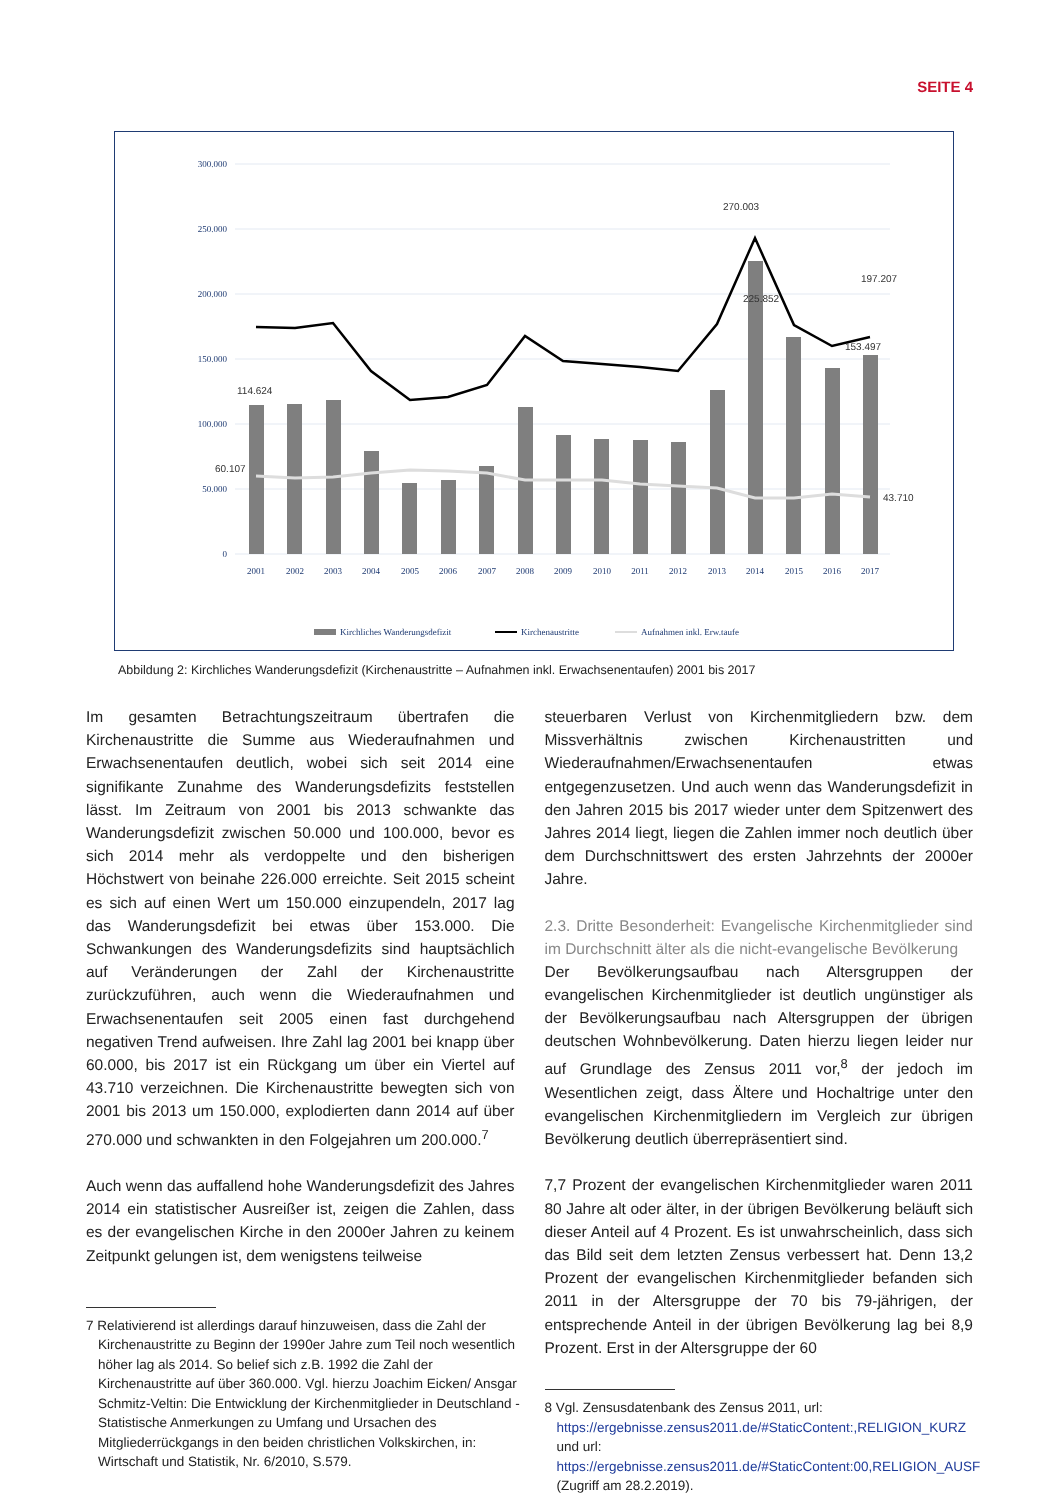SEITE 4
300.000
250.000
200.000
150.000
100.000
50.000
0
114.624
60.107
270.003
225.852
197.207
153.497
43.710
2001
2002
2003
2004
2005
2006
2007
2008
2009
2010
2011
2012
2013
2014
2015
2016
2017
Kirchliches Wanderungsdefizit
Kirchenaustritte
Aufnahmen inkl. Erw.taufe
Abbildung 2: Kirchliches Wanderungsdefizit (Kirchenaustritte – Aufnahmen inkl. Erwachsenentaufen) 2001 bis 2017
Im gesamten Betrachtungszeitraum übertrafen die Kirchenaustritte die Summe aus Wiederaufnahmen und Erwachsenentaufen deutlich, wobei sich seit 2014 eine signifikante Zunahme des Wanderungsdefizits feststellen lässt. Im Zeitraum von 2001 bis 2013 schwankte das Wanderungsdefizit zwischen 50.000 und 100.000, bevor es sich 2014 mehr als verdoppelte und den bisherigen Höchstwert von beinahe 226.000 erreichte. Seit 2015 scheint es sich auf einen Wert um 150.000 einzupendeln, 2017 lag das Wanderungsdefizit bei etwas über 153.000. Die Schwankungen des Wanderungsdefizits sind hauptsächlich auf Veränderungen der Zahl der Kirchenaustritte zurückzuführen, auch wenn die Wiederaufnahmen und Erwachsenentaufen seit 2005 einen fast durchgehend negativen Trend aufweisen. Ihre Zahl lag 2001 bei knapp über 60.000, bis 2017 ist ein Rückgang um über ein Viertel auf 43.710 verzeichnen. Die Kirchenaustritte bewegten sich von 2001 bis 2013 um 150.000, explodierten dann 2014 auf über 270.000 und schwankten in den Folgejahren um 200.000.<sup>7</sup>
Auch wenn das auffallend hohe Wanderungsdefizit des Jahres 2014 ein statistischer Ausreißer ist, zeigen die Zahlen, dass es der evangelischen Kirche in den 2000er Jahren zu keinem Zeitpunkt gelungen ist, dem wenigstens teilweise
7 Relativierend ist allerdings darauf hinzuweisen, dass die Zahl der Kirchenaustritte zu Beginn der 1990er Jahre zum Teil noch wesentlich höher lag als 2014. So belief sich z.B. 1992 die Zahl der Kirchenaustritte auf über 360.000. Vgl. hierzu Joachim Eicken/ Ansgar Schmitz-Veltin: Die Entwicklung der Kirchenmitglieder in Deutschland - Statistische Anmerkungen zu Umfang und Ursachen des Mitgliederrückgangs in den beiden christlichen Volkskirchen, in: Wirtschaft und Statistik, Nr. 6/2010, S.579.
steuerbaren Verlust von Kirchenmitgliedern bzw. dem Missverhältnis zwischen Kirchenaustritten und Wiederaufnahmen/Erwachsenentaufen etwas entgegenzusetzen. Und auch wenn das Wanderungsdefizit in den Jahren 2015 bis 2017 wieder unter dem Spitzenwert des Jahres 2014 liegt, liegen die Zahlen immer noch deutlich über dem Durchschnittswert des ersten Jahrzehnts der 2000er Jahre.
2.3. Dritte Besonderheit: Evangelische Kirchenmitglieder sind im Durchschnitt älter als die nicht-evangelische Bevölkerung
Der Bevölkerungsaufbau nach Altersgruppen der evangelischen Kirchenmitglieder ist deutlich ungünstiger als der Bevölkerungsaufbau nach Altersgruppen der übrigen deutschen Wohnbevölkerung. Daten hierzu liegen leider nur auf Grundlage des Zensus 2011 vor,<sup>8</sup> der jedoch im Wesentlichen zeigt, dass Ältere und Hochaltrige unter den evangelischen Kirchenmitgliedern im Vergleich zur übrigen Bevölkerung deutlich überrepräsentiert sind.
7,7 Prozent der evangelischen Kirchenmitglieder waren 2011 80 Jahre alt oder älter, in der übrigen Bevölkerung beläuft sich dieser Anteil auf 4 Prozent. Es ist unwahrscheinlich, dass sich das Bild seit dem letzten Zensus verbessert hat. Denn 13,2 Prozent der evangelischen Kirchenmitglieder befanden sich 2011 in der Altersgruppe der 70 bis 79-jährigen, der entsprechende Anteil in der übrigen Bevölkerung lag bei 8,9 Prozent. Erst in der Altersgruppe der 60
8 Vgl. Zensusdatenbank des Zensus 2011, url: https://ergebnisse.zensus2011.de/#StaticContent:,RELIGION_KURZ und url: https://ergebnisse.zensus2011.de/#StaticContent:00,RELIGION_AUSF (Zugriff am 28.2.2019).